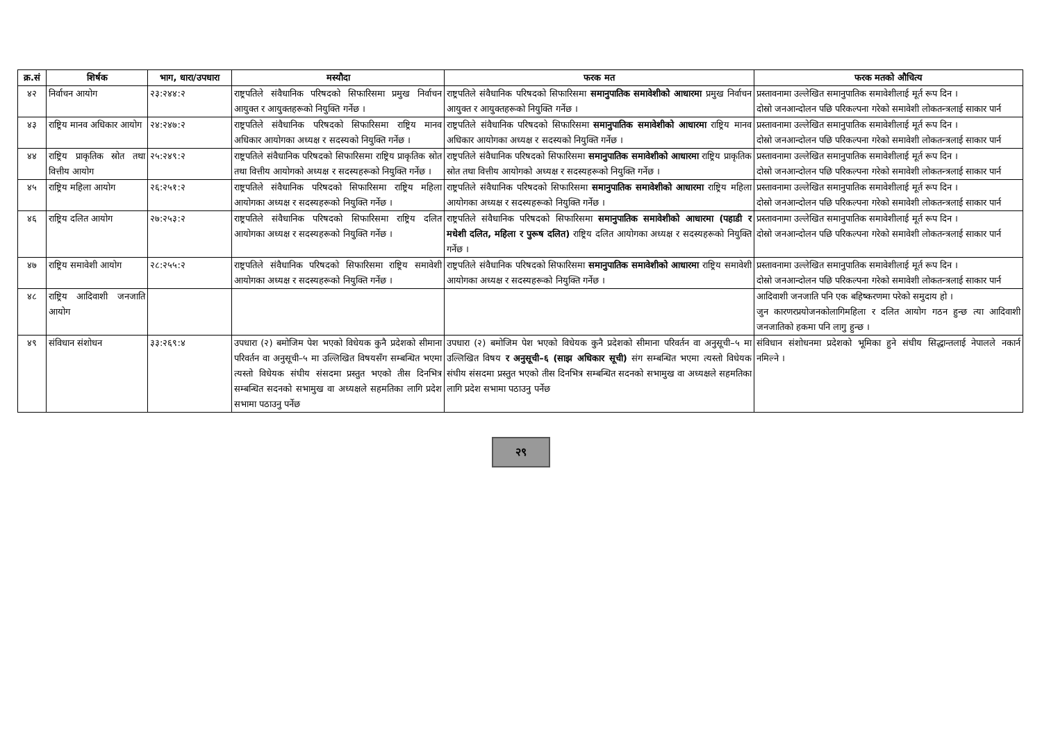| क्र.सं | शिर्षक | भाग, धारा/उपधारा | मस्यौदा | फरक मत | फरक मतको औचित्य |
| --- | --- | --- | --- | --- | --- |
| ४२ | निर्वाचन आयोग | २३:२४४:२ | राष्ट्रपतिले संवैधानिक परिषदको सिफारिसमा प्रमुख निर्वाचन आयुक्त र आयुक्तहरूको नियुक्ति गर्नेछ । | राष्ट्रपतिले संवैधानिक परिषदको सिफारिसमा समानुपातिक समावेशीको आधारमा प्रमुख निर्वाचन आयुक्त र आयुक्तहरूको नियुक्ति गर्नेछ । | प्रस्तावनामा उल्लेखित समानुपातिक समावेशीलाई मूर्त रूप दिन । दोस्रो जनआन्दोलन पछि परिकल्पना गरेको समावेशी लोकतन्त्रलाई साकार पार्न |
| ४३ | राष्ट्रिय मानव अधिकार आयोग | २४:२४७:२ | राष्ट्रपतिले संवैधानिक परिषदको सिफारिसमा राष्ट्रिय मानव अधिकार आयोगका अध्यक्ष र सदस्यको नियुक्ति गर्नेछ । | राष्ट्रपतिले संवैधानिक परिषदको सिफारिसमा समानुपातिक समावेशीको आधारमा राष्ट्रिय मानव अधिकार आयोगका अध्यक्ष र सदस्यको नियुक्ति गर्नेछ । | प्रस्तावनामा उल्लेखित समानुपातिक समावेशीलाई मूर्त रूप दिन । दोस्रो जनआन्दोलन पछि परिकल्पना गरेको समावेशी लोकतन्त्रलाई साकार पार्न |
| ४४ | राष्ट्रिय प्राकृतिक स्रोत तथा वित्तीय आयोग | २५:२४९:२ | राष्ट्रपतिले संवैधानिक परिषदको सिफारिसमा राष्ट्रिय प्राकृतिक स्रोत तथा वित्तीय आयोगको अध्यक्ष र सदस्यहरूको नियुक्ति गर्नेछ । | राष्ट्रपतिले संवैधानिक परिषदको सिफारिसमा समानुपातिक समावेशीको आधारमा राष्ट्रिय प्राकृतिक स्रोत तथा वित्तीय आयोगको अध्यक्ष र सदस्यहरूको नियुक्ति गर्नेछ । | प्रस्तावनामा उल्लेखित समानुपातिक समावेशीलाई मूर्त रूप दिन । दोस्रो जनआन्दोलन पछि परिकल्पना गरेको समावेशी लोकतन्त्रलाई साकार पार्न |
| ४५ | राष्ट्रिय महिला आयोग | २६:२५१:२ | राष्ट्रपतिले संवैधानिक परिषदको सिफारिसमा राष्ट्रिय महिला आयोगका अध्यक्ष र सदस्यहरूको नियुक्ति गर्नेछ । | राष्ट्रपतिले संवैधानिक परिषदको सिफारिसमा समानुपातिक समावेशीको आधारमा राष्ट्रिय महिला आयोगका अध्यक्ष र सदस्यहरूको नियुक्ति गर्नेछ । | प्रस्तावनामा उल्लेखित समानुपातिक समावेशीलाई मूर्त रूप दिन । दोस्रो जनआन्दोलन पछि परिकल्पना गरेको समावेशी लोकतन्त्रलाई साकार पार्न |
| ४६ | राष्ट्रिय दलित आयोग | २७:२५३:२ | राष्ट्रपतिले संवैधानिक परिषदको सिफारिसमा राष्ट्रिय दलित आयोगका अध्यक्ष र सदस्यहरूको नियुक्ति गर्नेछ । | राष्ट्रपतिले संवैधानिक परिषदको सिफारिसमा समानुपातिक समावेशीको आधारमा (पहाडी र मधेशी दलित, महिला र पुरूष दलित) राष्ट्रिय दलित आयोगका अध्यक्ष र सदस्यहरूको नियुक्ति गर्नेछ । | प्रस्तावनामा उल्लेखित समानुपातिक समावेशीलाई मूर्त रूप दिन । दोस्रो जनआन्दोलन पछि परिकल्पना गरेको समावेशी लोकतन्त्रलाई साकार पार्न |
| ४७ | राष्ट्रिय समावेशी आयोग | २८:२५५:२ | राष्ट्रपतिले संवैधानिक परिषदको सिफारिसमा राष्ट्रिय समावेशी आयोगका अध्यक्ष र सदस्यहरूको नियुक्ति गर्नेछ । | राष्ट्रपतिले संवैधानिक परिषदको सिफारिसमा समानुपातिक समावेशीको आधारमा राष्ट्रिय समावेशी आयोगका अध्यक्ष र सदस्यहरूको नियुक्ति गर्नेछ । | प्रस्तावनामा उल्लेखित समानुपातिक समावेशीलाई मूर्त रूप दिन । दोस्रो जनआन्दोलन पछि परिकल्पना गरेको समावेशी लोकतन्त्रलाई साकार पार्न |
| ४८ | राष्ट्रिय आदिवाशी जनजाति आयोग | | | | आदिवाशी जनजाति पनि एक बहिष्करणमा परेको समुदाय हो । जुन कारणरप्रयोजनकोलागिमहिला र दलित आयोग गठन हुन्छ त्या आदिवाशी जनजातिको हकमा पनि लागु हुन्छ । |
| ४९ | संविधान संशोधन | ३३:२६९:४ | उपधारा (२) बमोजिम पेश भएको विधेयक कुनै प्रदेशको सीमाना परिवर्तन वा अनुसूची–५ मा उल्लिखित विषयसँग सम्बन्धित भएमा त्यस्तो विधेयक संघीय संसदमा प्रस्तुत भएको तीस दिनभित्र सम्बन्धित सदनको सभामुख वा अध्यक्षले सहमतिका लागि प्रदेश सभामा पठाउनु पर्नेछ | उपधारा (२) बमोजिम पेश भएको विधेयक कुनै प्रदेशको सीमाना परिवर्तन वा अनुसूची–५ मा उल्लिखित विषय र अनुसूची–६ (साझ अधिकार सूची) संग सम्बन्धित भएमा त्यस्तो विधेयक संघीय संसदमा प्रस्तुत भएको तीस दिनभित्र सम्बन्धित सदनको सभामुख वा अध्यक्षले सहमतिका लागि प्रदेश सभामा पठाउनु पर्नेछ | संविधान संशोधनमा प्रदेशको भूमिका हुने संघीय सिद्धान्तलाई नेपालले नकार्न नमिल्ने । |
२९